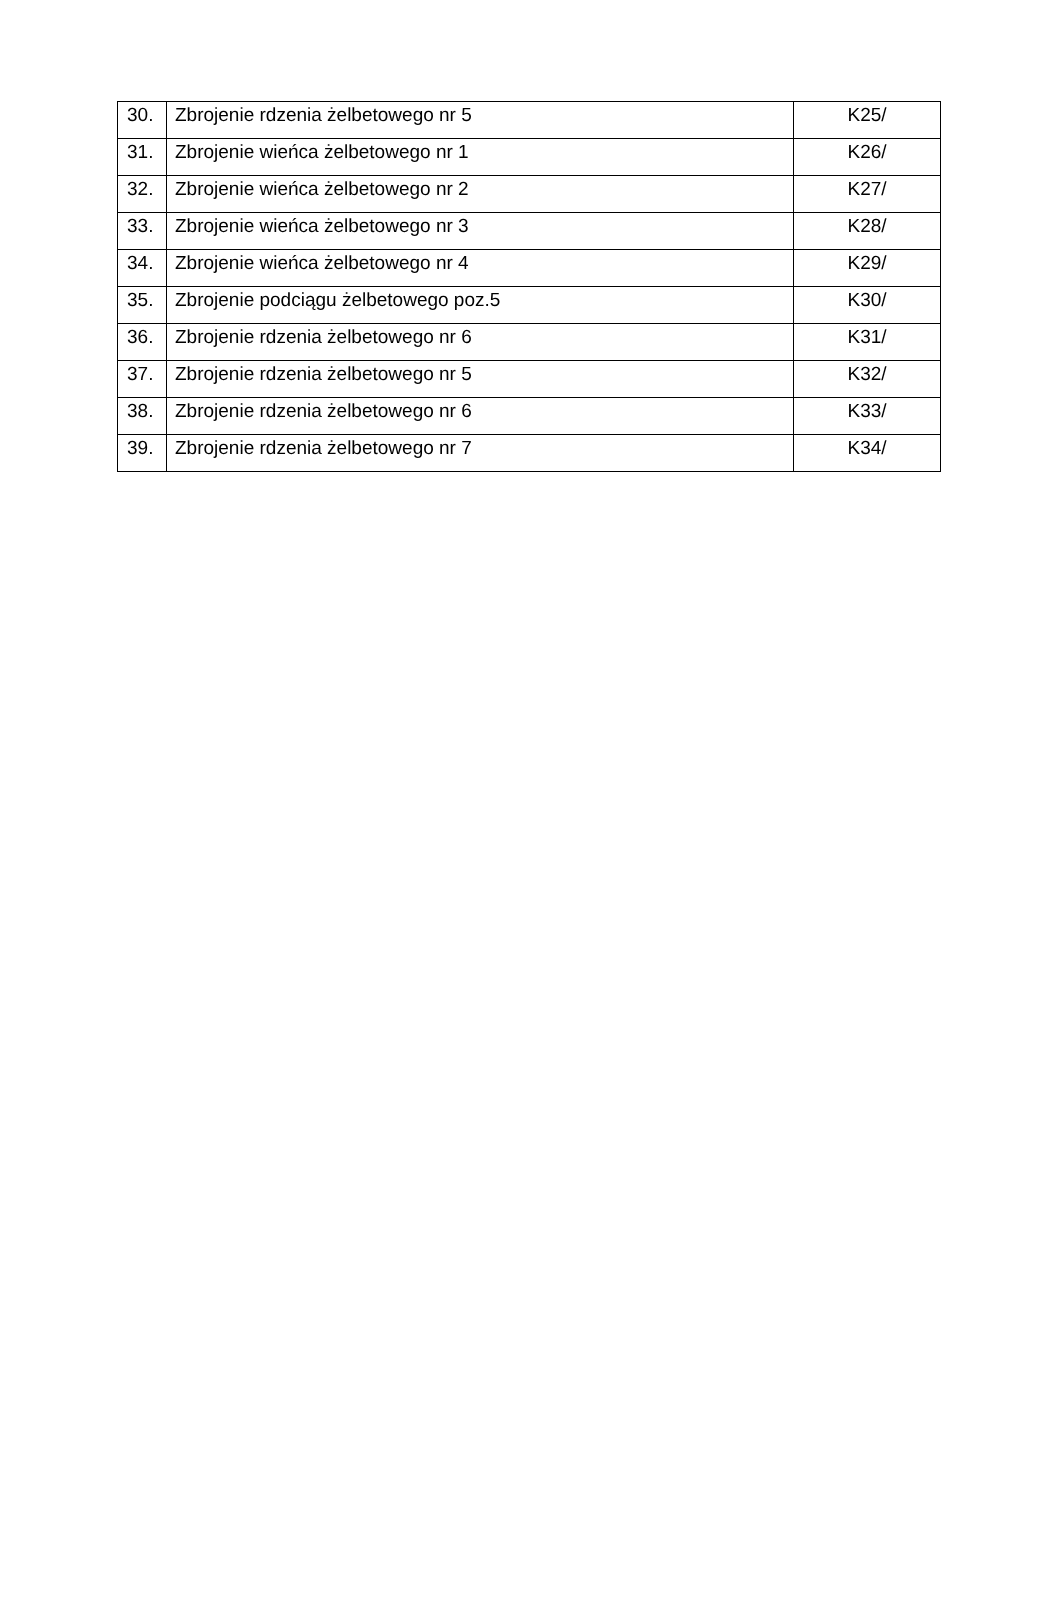| 30. | Zbrojenie rdzenia żelbetowego nr 5 | K25/ |
| 31. | Zbrojenie wieńca żelbetowego nr 1 | K26/ |
| 32. | Zbrojenie wieńca żelbetowego nr 2 | K27/ |
| 33. | Zbrojenie wieńca żelbetowego nr 3 | K28/ |
| 34. | Zbrojenie wieńca żelbetowego nr 4 | K29/ |
| 35. | Zbrojenie podciągu żelbetowego poz.5 | K30/ |
| 36. | Zbrojenie rdzenia żelbetowego nr 6 | K31/ |
| 37. | Zbrojenie rdzenia żelbetowego nr 5 | K32/ |
| 38. | Zbrojenie rdzenia żelbetowego nr 6 | K33/ |
| 39. | Zbrojenie rdzenia żelbetowego nr 7 | K34/ |